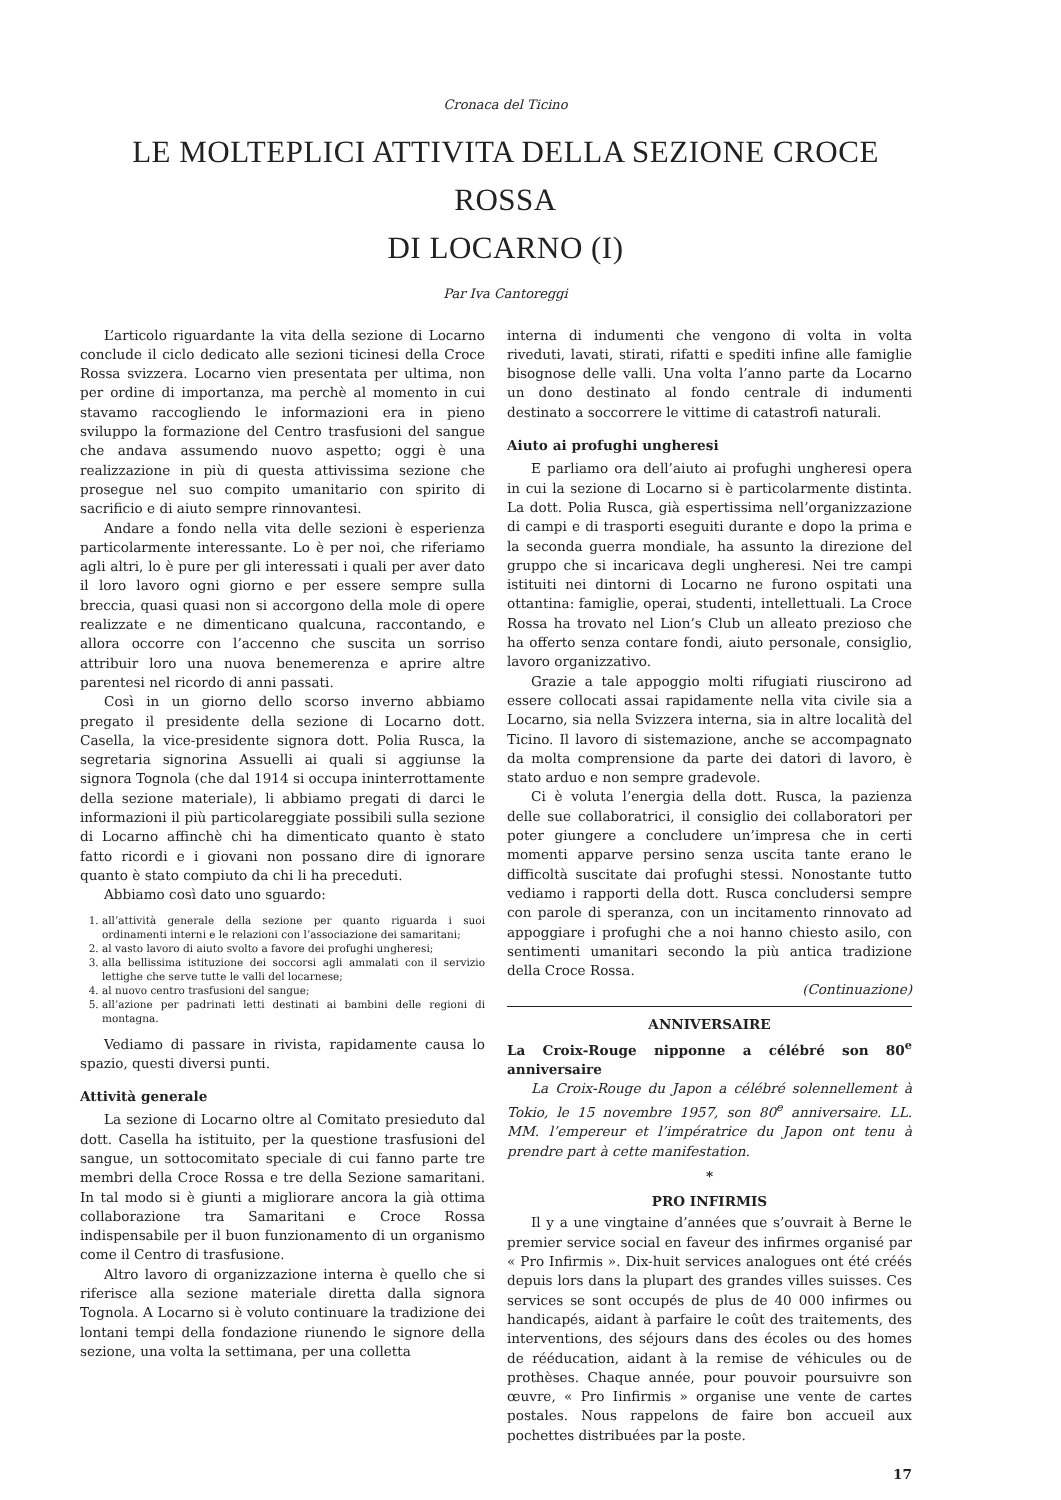Cronaca del Ticino
LE MOLTEPLICI ATTIVITA DELLA SEZIONE CROCE ROSSA
DI LOCARNO (I)
Par Iva Cantoreggi
L’articolo riguardante la vita della sezione di Locarno conclude il ciclo dedicato alle sezioni ticinesi della Croce Rossa svizzera. Locarno vien presentata per ultima, non per ordine di importanza, ma perchè al momento in cui stavamo raccogliendo le informazioni era in pieno sviluppo la formazione del Centro trasfusioni del sangue che andava assumendo nuovo aspetto; oggi è una realizzazione in più di questa attivissima sezione che prosegue nel suo compito umanitario con spirito di sacrificio e di aiuto sempre rinnovantesi.
Andare a fondo nella vita delle sezioni è esperienza particolarmente interessante. Lo è per noi, che riferiamo agli altri, lo è pure per gli interessati i quali per aver dato il loro lavoro ogni giorno e per essere sempre sulla breccia, quasi quasi non si accorgono della mole di opere realizzate e ne dimenticano qualcuna, raccontando, e allora occorre con l’accenno che suscita un sorriso attribuir loro una nuova benemerenza e aprire altre parentesi nel ricordo di anni passati.
Così in un giorno dello scorso inverno abbiamo pregato il presidente della sezione di Locarno dott. Casella, la vice-presidente signora dott. Polia Rusca, la segretaria signorina Assuelli ai quali si aggiunse la signora Tognola (che dal 1914 si occupa ininterrottamente della sezione materiale), li abbiamo pregati di darci le informazioni il più particolareggiate possibili sulla sezione di Locarno affinchè chi ha dimenticato quanto è stato fatto ricordi e i giovani non possano dire di ignorare quanto è stato compiuto da chi li ha preceduti.
Abbiamo così dato uno sguardo:
1. all’attività generale della sezione per quanto riguarda i suoi ordinamenti interni e le relazioni con l’associazione dei samaritani;
2. al vasto lavoro di aiuto svolto a favore dei profughi ungheresi;
3. alla bellissima istituzione dei soccorsi agli ammalati con il servizio lettighe che serve tutte le valli del locarnese;
4. al nuovo centro trasfusioni del sangue;
5. all’azione per padrinati letti destinati ai bambini delle regioni di montagna.
Vediamo di passare in rivista, rapidamente causa lo spazio, questi diversi punti.
Attività generale
La sezione di Locarno oltre al Comitato presieduto dal dott. Casella ha istituito, per la questione trasfusioni del sangue, un sottocomitato speciale di cui fanno parte tre membri della Croce Rossa e tre della Sezione samaritani. In tal modo si è giunti a migliorare ancora la già ottima collaborazione tra Samaritani e Croce Rossa indispensabile per il buon funzionamento di un organismo come il Centro di trasfusione.
Altro lavoro di organizzazione interna è quello che si riferisce alla sezione materiale diretta dalla signora Tognola. A Locarno si è voluto continuare la tradizione dei lontani tempi della fondazione riunendo le signore della sezione, una volta la settimana, per una colletta
interna di indumenti che vengono di volta in volta riveduti, lavati, stirati, rifatti e spediti infine alle famiglie bisognose delle valli. Una volta l’anno parte da Locarno un dono destinato al fondo centrale di indumenti destinato a soccorrere le vittime di catastrofi naturali.
Aiuto ai profughi ungheresi
E parliamo ora dell’aiuto ai profughi ungheresi opera in cui la sezione di Locarno si è particolarmente distinta. La dott. Polia Rusca, già espertissima nell’organizzazione di campi e di trasporti eseguiti durante e dopo la prima e la seconda guerra mondiale, ha assunto la direzione del gruppo che si incaricava degli ungheresi. Nei tre campi istituiti nei dintorni di Locarno ne furono ospitati una ottantina: famiglie, operai, studenti, intellettuali. La Croce Rossa ha trovato nel Lion’s Club un alleato prezioso che ha offerto senza contare fondi, aiuto personale, consiglio, lavoro organizzativo.
Grazie a tale appoggio molti rifugiati riuscirono ad essere collocati assai rapidamente nella vita civile sia a Locarno, sia nella Svizzera interna, sia in altre località del Ticino. Il lavoro di sistemazione, anche se accompagnato da molta comprensione da parte dei datori di lavoro, è stato arduo e non sempre gradevole.
Ci è voluta l’energia della dott. Rusca, la pazienza delle sue collaboratrici, il consiglio dei collaboratori per poter giungere a concludere un’impresa che in certi momenti apparve persino senza uscita tante erano le difficoltà suscitate dai profughi stessi. Nonostante tutto vediamo i rapporti della dott. Rusca concludersi sempre con parole di speranza, con un incitamento rinnovato ad appoggiare i profughi che a noi hanno chiesto asilo, con sentimenti umanitari secondo la più antica tradizione della Croce Rossa.
(Continuazione)
ANNIVERSAIRE
La Croix-Rouge nipponne a célébré son 80<sup>e</sup> anniversaire
La Croix-Rouge du Japon a célébré solennellement à Tokio, le 15 novembre 1957, son 80<sup>e</sup> anniversaire. LL. MM. l’empereur et l’impératrice du Japon ont tenu à prendre part à cette manifestation.
*
PRO INFIRMIS
Il y a une vingtaine d’années que s’ouvrait à Berne le premier service social en faveur des infirmes organisé par « Pro Infirmis ». Dix-huit services analogues ont été créés depuis lors dans la plupart des grandes villes suisses. Ces services se sont occupés de plus de 40 000 infirmes ou handicapés, aidant à parfaire le coût des traitements, des interventions, des séjours dans des écoles ou des homes de rééducation, aidant à la remise de véhicules ou de prothèses. Chaque année, pour pouvoir poursuivre son œuvre, « Pro Iinfirmis » organise une vente de cartes postales. Nous rappelons de faire bon accueil aux pochettes distribuées par la poste.
17